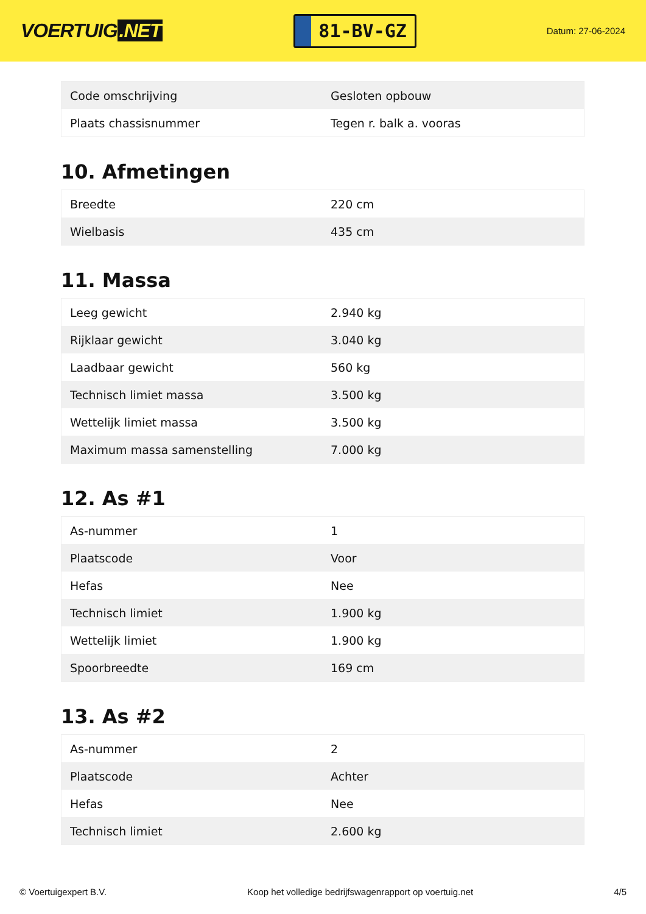VOERTUIG.NET
81-BV-GZ
Datum: 27-06-2024
| Code omschrijving | Gesloten opbouw |
| Plaats chassisnummer | Tegen r. balk a. vooras |
10. Afmetingen
| Breedte | 220 cm |
| Wielbasis | 435 cm |
11. Massa
| Leeg gewicht | 2.940 kg |
| Rijklaar gewicht | 3.040 kg |
| Laadbaar gewicht | 560 kg |
| Technisch limiet massa | 3.500 kg |
| Wettelijk limiet massa | 3.500 kg |
| Maximum massa samenstelling | 7.000 kg |
12. As #1
| As-nummer | 1 |
| Plaatscode | Voor |
| Hefas | Nee |
| Technisch limiet | 1.900 kg |
| Wettelijk limiet | 1.900 kg |
| Spoorbreedte | 169 cm |
13. As #2
| As-nummer | 2 |
| Plaatscode | Achter |
| Hefas | Nee |
| Technisch limiet | 2.600 kg |
© Voertuigexpert B.V. Koop het volledige bedrijfswagenrapport op voertuig.net 4/5